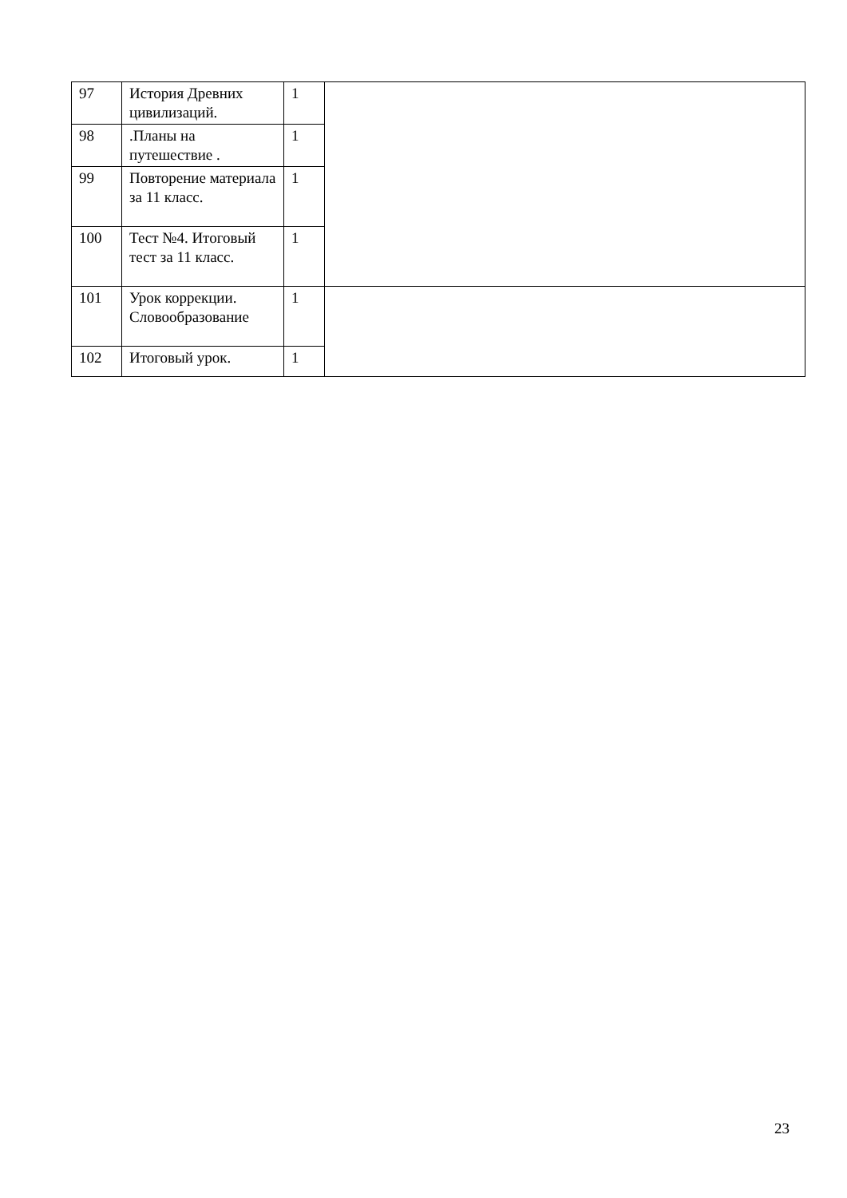| 97 | История Древних цивилизаций. | 1 | |
| 98 | .Планы на путешествие . | 1 | |
| 99 | Повторение материала за 11 класс. | 1 | |
| 100 | Тест №4. Итоговый тест за 11 класс. | 1 | |
| 101 | Урок коррекции. Словообразование | 1 | |
| 102 | Итоговый урок. | 1 | |
23